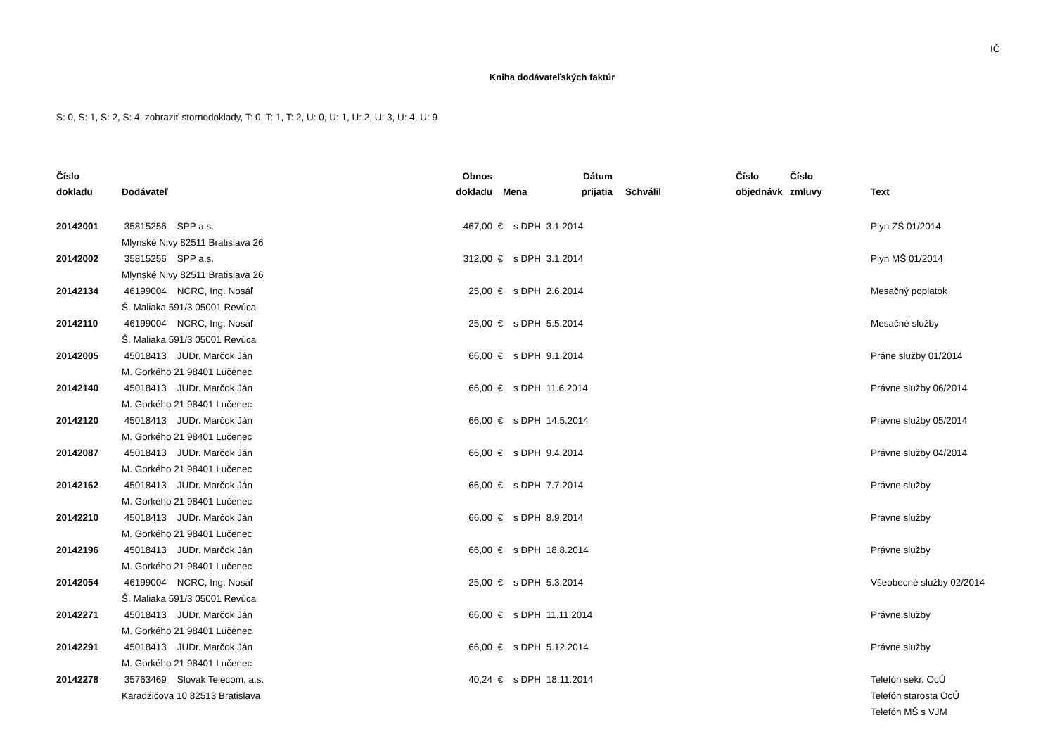IČ
Kniha dodávateľských faktúr
S: 0, S: 1, S: 2, S: 4, zobraziť stornodoklady, T: 0, T: 1, T: 2, U: 0, U: 1, U: 2, U: 3, U: 4, U: 9
| Číslo dokladu | Dodávateľ | Obnos dokladu | Mena | | Dátum prijatia | Schválil | Číslo objednávk | Číslo zmluvy | Text |
| --- | --- | --- | --- | --- | --- | --- | --- | --- | --- |
| 20142001 | 35815256 SPP a.s. Mlynské Nivy 82511 Bratislava 26 | 467,00 | € | s DPH | 3.1.2014 | | | | Plyn ZŠ 01/2014 |
| 20142002 | 35815256 SPP a.s. Mlynské Nivy 82511 Bratislava 26 | 312,00 | € | s DPH | 3.1.2014 | | | | Plyn MŠ 01/2014 |
| 20142134 | 46199004 NCRC, Ing. Nosáľ Š. Maliaka 591/3 05001 Revúca | 25,00 | € | s DPH | 2.6.2014 | | | | Mesačný poplatok |
| 20142110 | 46199004 NCRC, Ing. Nosáľ Š. Maliaka 591/3 05001 Revúca | 25,00 | € | s DPH | 5.5.2014 | | | | Mesačné služby |
| 20142005 | 45018413 JUDr. Marčok Ján M. Gorkého 21 98401 Lučenec | 66,00 | € | s DPH | 9.1.2014 | | | | Práne služby 01/2014 |
| 20142140 | 45018413 JUDr. Marčok Ján M. Gorkého 21 98401 Lučenec | 66,00 | € | s DPH | 11.6.2014 | | | | Právne služby 06/2014 |
| 20142120 | 45018413 JUDr. Marčok Ján M. Gorkého 21 98401 Lučenec | 66,00 | € | s DPH | 14.5.2014 | | | | Právne služby 05/2014 |
| 20142087 | 45018413 JUDr. Marčok Ján M. Gorkého 21 98401 Lučenec | 66,00 | € | s DPH | 9.4.2014 | | | | Právne služby 04/2014 |
| 20142162 | 45018413 JUDr. Marčok Ján M. Gorkého 21 98401 Lučenec | 66,00 | € | s DPH | 7.7.2014 | | | | Právne služby |
| 20142210 | 45018413 JUDr. Marčok Ján M. Gorkého 21 98401 Lučenec | 66,00 | € | s DPH | 8.9.2014 | | | | Právne služby |
| 20142196 | 45018413 JUDr. Marčok Ján M. Gorkého 21 98401 Lučenec | 66,00 | € | s DPH | 18.8.2014 | | | | Právne služby |
| 20142054 | 46199004 NCRC, Ing. Nosáľ Š. Maliaka 591/3 05001 Revúca | 25,00 | € | s DPH | 5.3.2014 | | | | Všeobecné služby 02/2014 |
| 20142271 | 45018413 JUDr. Marčok Ján M. Gorkého 21 98401 Lučenec | 66,00 | € | s DPH | 11.11.2014 | | | | Právne služby |
| 20142291 | 45018413 JUDr. Marčok Ján M. Gorkého 21 98401 Lučenec | 66,00 | € | s DPH | 5.12.2014 | | | | Právne služby |
| 20142278 | 35763469 Slovak Telecom, a.s. Karadžičova 10 82513 Bratislava | 40,24 | € | s DPH | 18.11.2014 | | | | Telefón sekr. OcÚ Telefón starosta OcÚ Telefón MŠ s VJM |